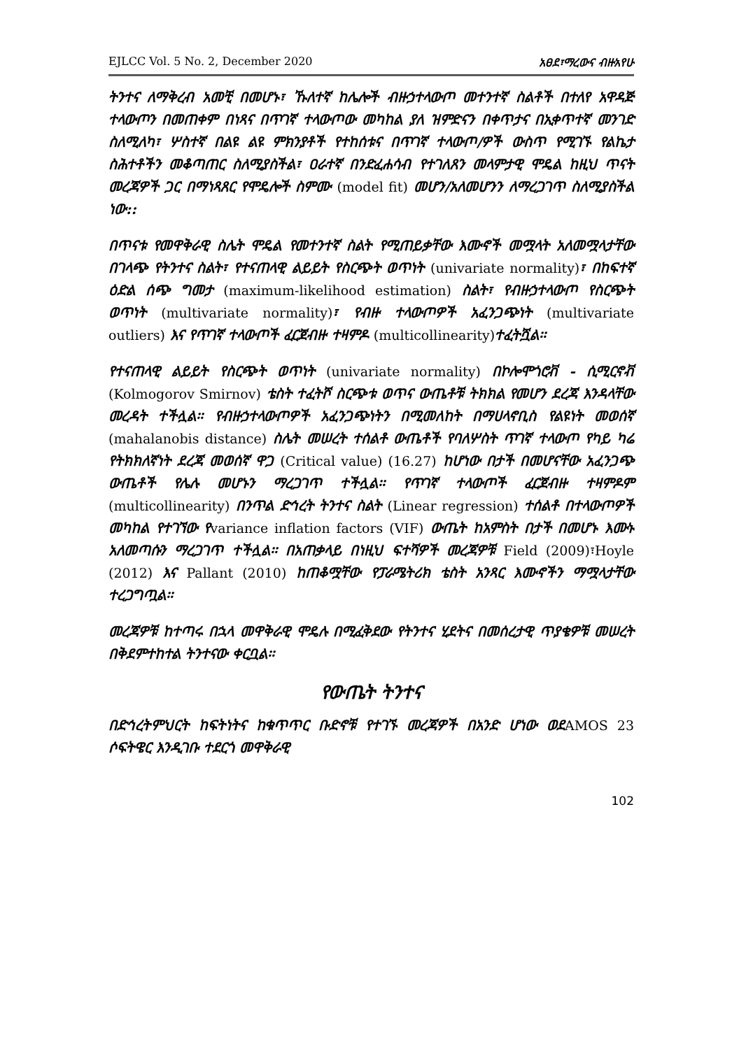EJLCC Vol. 5 No. 2, December 2020 አፀደ፣ማረውና ብዙአየሁ
ትንተና ለማቅረብ አመቺ በመሆኑ፣ ኹለተኛ ከሌሎች ብዙኃተላውጦ መተንተኛ ስልቶች በተለየ አዋዳጅ ተላውጦን በመጠቀም በነጻና በጥገኛ ተላውጦው መካከል ያለ ዝምድናን በቀጥታና በኢቀጥተኛ መንገድ ስለሚለካ፣ ሦስተኛ በልዩ ልዩ ምክንያቶች የተከሰቱና በጥገኛ ተላውጦ/ዎች ውስጥ የሚገኙ የልኬታ ስሕተቶችን መቆጣጠር ስለሚያስችል፣ ዐራተኛ በንድፈሐሳብ የተገለጸን መላምታዊ ሞዴል ከዚህ ጥናት መረጃዎች ጋር በማነጻጸር የሞዴሎች ስምሙ (model fit) መሆን/አለመሆንን ለማረጋገጥ ስለሚያስችል ነው::
በጥናቱ የመዋቅራዊ ስሌት ሞዴል የመተንተኛ ስልት የሚጠይቃቸው እሙኖች መሟላት አለመሟላታቸው በገላጭ የትንተና ስልት፣ የተናጠላዊ ልይይት የስርጭት ወጥነት (univariate normality)፣ በከፍተኛ ዕድል ሰጭ ግመታ (maximum-likelihood estimation) ስልት፣ የብዙኃተላውጦ የስርጭት ወጥነት (multivariate normality)፣ የብዙ ተላውጦዎች አፈንጋጭነት (multivariate outliers) እና የጥገኛ ተላውጦች ፈርጀብዙ ተዛምዶ (multicollinearity) ተፈትሿል፡፡
የተናጠላዊ ልይይት የስርጭት ወጥነት (univariate normality) በኮሎሞጎሮቭ - ሲሚርኖቭ (Kolmogorov Smirnov) ቴስት ተፈትሾ ስርጭቱ ወጥና ውጤቶቹ ትክክል የመሆን ደረጃ እንዳላቸው መረዳት ተችሏል፡፡ የብዙኃተላውጦዎች አፈንጋጭነትን በሚመለከት በማሀላኖቢስ የልዩነት መወሰኛ (mahalanobis distance) ስሌት መሠረት ተሰልቶ ውጤቶች የባለሦስት ጥገኛ ተላውጦ የካይ ካሬ የትክክለኛነት ደረጃ መወሰኛ ዋጋ (Critical value) (16.27) ከሆነው በታች በመሆናቸው አፈንጋጭ ውጤቶች የሌሉ መሆኑን ማረጋገጥ ተችሏል፡፡ የጥገኛ ተላውጦች ፈርጀብዙ ተዛምዶም (multicollinearity) በንጥል ድኅረት ትንተና ስልት (Linear regression) ተሰልቶ በተላውጦዎች መካከል የተገኘው የvariance inflation factors (VIF) ውጤት ከአምስት በታች በመሆኑ እሙኑ አለመጣሱን ማረጋገጥ ተችሏል፡፡ በአጠቃላይ በነዚህ ፍተሻዎች መረጃዎቹ Field (2009)፣Hoyle (2012) እና Pallant (2010) ከጠቆሟቸው የፓራሜትሪክ ቴስት አንጻር እሙኖችን ማሟላታቸው ተረጋግጧል፡፡
መረጃዎቹ ከተጣሩ በኋላ መዋቅራዊ ሞዴሉ በሚፈቅደው የትንተና ሂደትና በመሰረታዊ ጥያቄዎቹ መሠረት በቅደምተከተል ትንተናው ቀርቧል፡፡
የውጤት ትንተና
በድኅረትምህርት ከፍትነትና ከቁጥጥር ቡድኖቹ የተገኙ መረጃዎች በአንድ ሆነው ወደAMOS 23 ሶፍትዌር እንዲገቡ ተደርጎ መዋቅራዊ
102